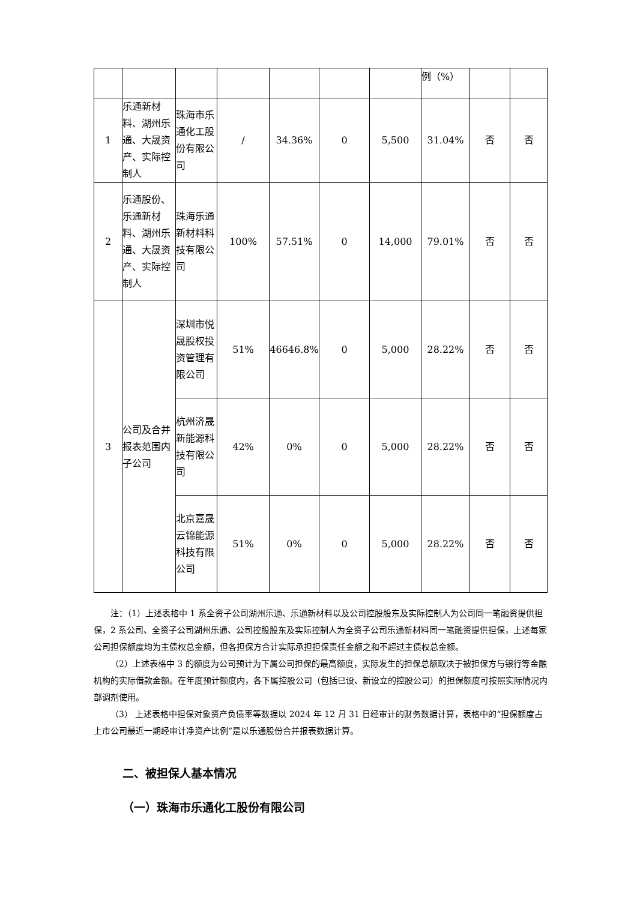| | | | | | | | 例（%） | | |
| 1 | 乐通新材料、湖州乐通、大晟资产、实际控制人 | 珠海市乐通化工股份有限公司 | / | 34.36% | 0 | 5,500 | 31.04% | 否 | 否 |
| 2 | 乐通股份、乐通新材料、湖州乐通、大晟资产、实际控制人 | 珠海乐通新材料科技有限公司 | 100% | 57.51% | 0 | 14,000 | 79.01% | 否 | 否 |
| 3 | 公司及合并报表范围内子公司 | 深圳市悦晟股权投资管理有限公司 | 51% | 46646.8% | 0 | 5,000 | 28.22% | 否 | 否 |
| | | 杭州济晟新能源科技有限公司 | 42% | 0% | 0 | 5,000 | 28.22% | 否 | 否 |
| | | 北京嘉晟云锦能源科技有限公司 | 51% | 0% | 0 | 5,000 | 28.22% | 否 | 否 |
注：（1）上述表格中 1 系全资子公司湖州乐通、乐通新材料以及公司控股股东及实际控制人为公司同一笔融资提供担保，2 系公司、全资子公司湖州乐通、公司控股股东及实际控制人为全资子公司乐通新材料同一笔融资提供担保，上述每家公司担保额度均为主债权总金额，但各担保方合计实际承担担保责任金额之和不超过主债权总金额。
（2）上述表格中 3 的额度为公司预计为下属公司担保的最高额度，实际发生的担保总额取决于被担保方与银行等金融机构的实际借款金额。在年度预计额度内，各下属控股公司（包括已设、新设立的控股公司）的担保额度可按照实际情况内部调剂使用。
（3） 上述表格中担保对象资产负债率等数据以 2024 年 12 月 31 日经审计的财务数据计算，表格中的“担保额度占上市公司最近一期经审计净资产比例”是以乐通股份合并报表数据计算。
二、被担保人基本情况
（一）珠海市乐通化工股份有限公司